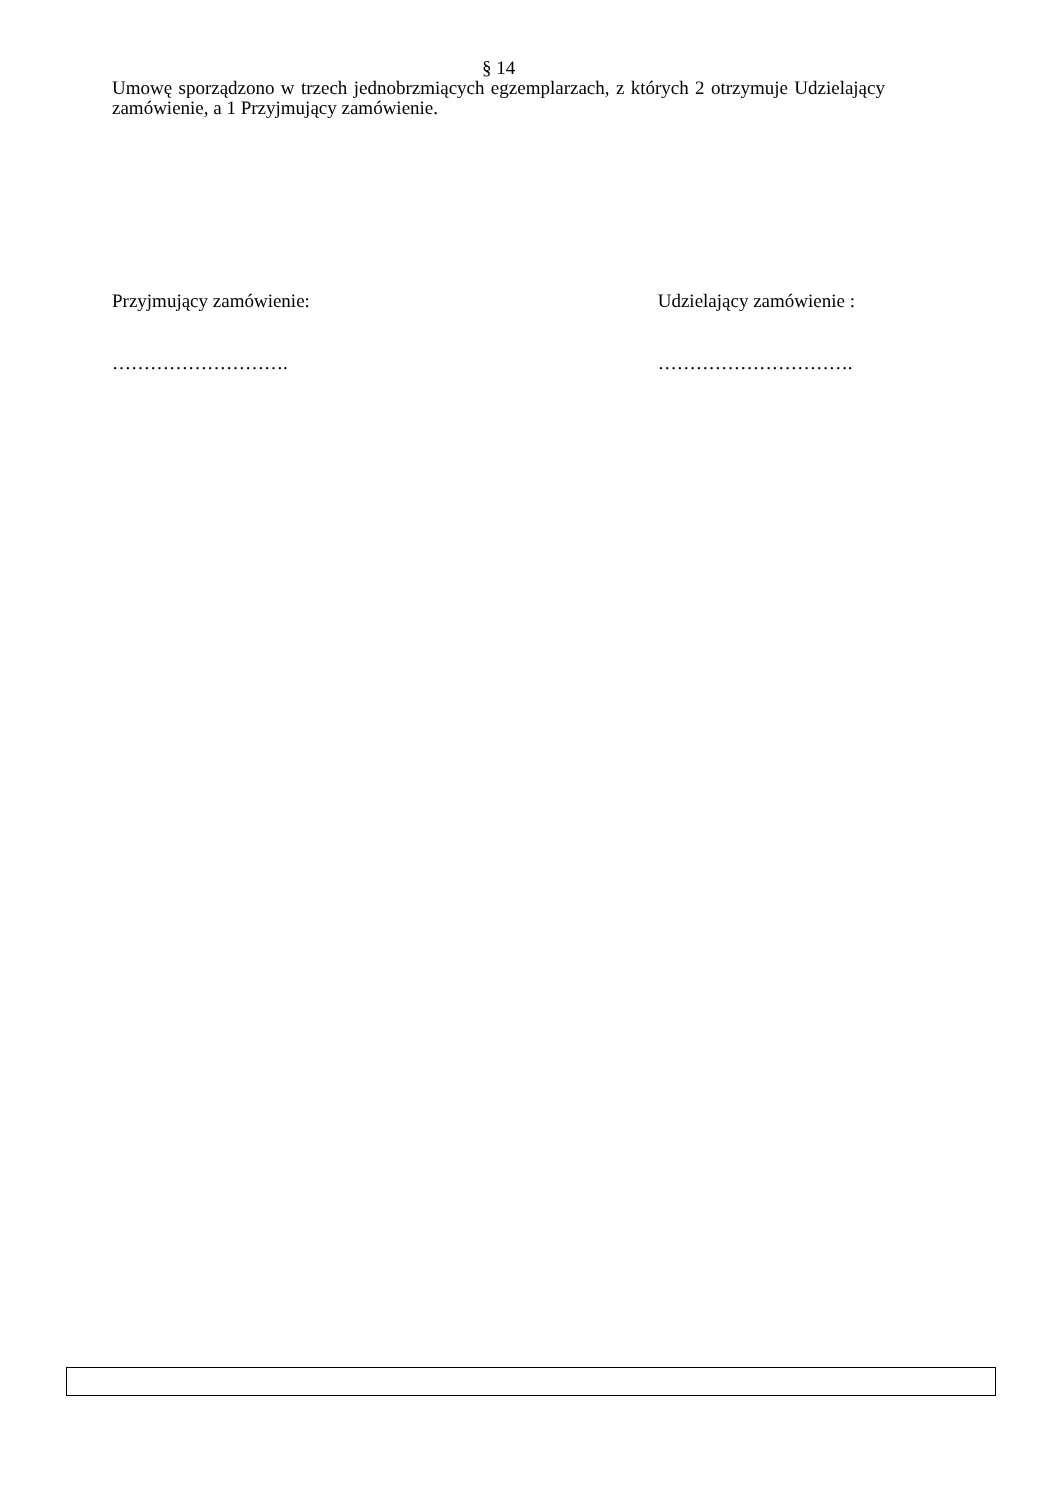§ 14
Umowę sporządzono w trzech jednobrzmiących egzemplarzach, z których 2 otrzymuje Udzielający zamówienie, a 1 Przyjmujący zamówienie.
Przyjmujący zamówienie:
……………………….
Udzielający zamówienie :
………………………….